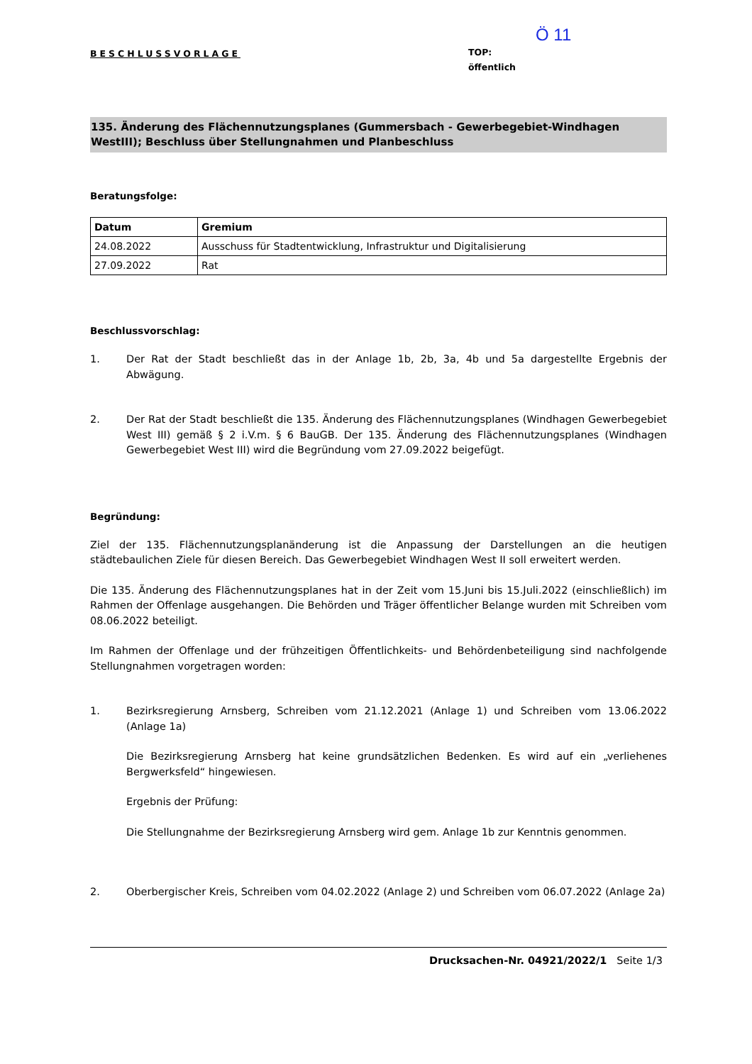BESCHLUSSVORLAGE
Ö 11
TOP:
öffentlich
135. Änderung des Flächennutzungsplanes (Gummersbach - Gewerbegebiet-Windhagen WestIII); Beschluss über Stellungnahmen und Planbeschluss
Beratungsfolge:
| Datum | Gremium |
| --- | --- |
| 24.08.2022 | Ausschuss für Stadtentwicklung, Infrastruktur und Digitalisierung |
| 27.09.2022 | Rat |
Beschlussvorschlag:
1. Der Rat der Stadt beschließt das in der Anlage 1b, 2b, 3a, 4b und 5a dargestellte Ergebnis der Abwägung.
2. Der Rat der Stadt beschließt die 135. Änderung des Flächennutzungsplanes (Windhagen Gewerbegebiet West III) gemäß § 2 i.V.m. § 6 BauGB. Der 135. Änderung des Flächennutzungsplanes (Windhagen Gewerbegebiet West III) wird die Begründung vom 27.09.2022 beigefügt.
Begründung:
Ziel der 135. Flächennutzungsplanänderung ist die Anpassung der Darstellungen an die heutigen städtebaulichen Ziele für diesen Bereich. Das Gewerbegebiet Windhagen West II soll erweitert werden.
Die 135. Änderung des Flächennutzungsplanes hat in der Zeit vom 15.Juni bis 15.Juli.2022 (einschließlich) im Rahmen der Offenlage ausgehangen. Die Behörden und Träger öffentlicher Belange wurden mit Schreiben vom 08.06.2022 beteiligt.
Im Rahmen der Offenlage und der frühzeitigen Öffentlichkeits- und Behördenbeteiligung sind nachfolgende Stellungnahmen vorgetragen worden:
1. Bezirksregierung Arnsberg, Schreiben vom 21.12.2021 (Anlage 1) und Schreiben vom 13.06.2022 (Anlage 1a)
Die Bezirksregierung Arnsberg hat keine grundsätzlichen Bedenken. Es wird auf ein „verliehenes Bergwerksfeld“ hingewiesen.
Ergebnis der Prüfung:
Die Stellungnahme der Bezirksregierung Arnsberg wird gem. Anlage 1b zur Kenntnis genommen.
2. Oberbergischer Kreis, Schreiben vom 04.02.2022 (Anlage 2) und Schreiben vom 06.07.2022 (Anlage 2a)
Drucksachen-Nr. 04921/2022/1 Seite 1/3